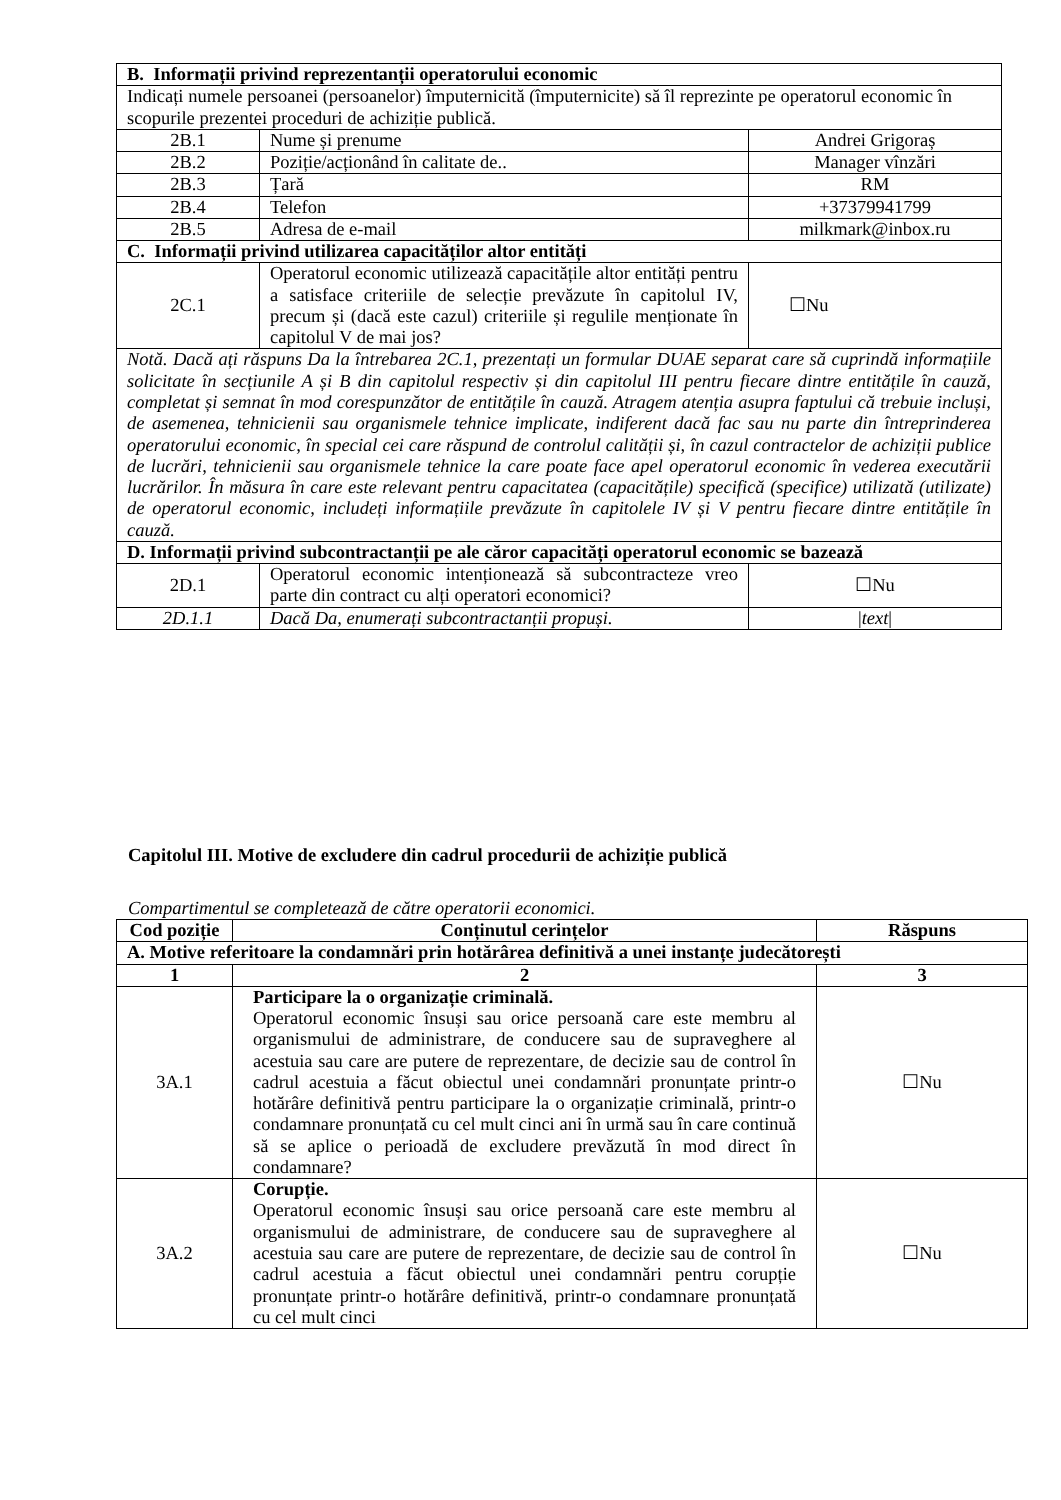| B. Informații privind reprezentanții operatorului economic | | |
| Indicați numele persoanei (persoanelor) împuternicită (împuternicite) să îl reprezinte pe operatorul economic în scopurile prezentei proceduri de achiziție publică. | | |
| 2B.1 | Nume și prenume | Andrei Grigoraș |
| 2B.2 | Poziție/acționând în calitate de.. | Manager vînzări |
| 2B.3 | Țară | RM |
| 2B.4 | Telefon | +37379941799 |
| 2B.5 | Adresa de e-mail | milkmark@inbox.ru |
| C. Informații privind utilizarea capacităților altor entități | | |
| 2C.1 | Operatorul economic utilizează capacitățile altor entități pentru a satisface criteriile de selecție prevăzute în capitolul IV, precum și (dacă este cazul) criteriile și regulile menționate în capitolul V de mai jos? | ☐Nu |
| Notă. Dacă ați răspuns Da la întrebarea 2C.1, prezentați un formular DUAE separat care să cuprindă informațiile solicitate în secțiunile A și B din capitolul respectiv și din capitolul III pentru fiecare dintre entitățile în cauză, completat și semnat în mod corespunzător de entitățile în cauză. Atragem atenția asupra faptului că trebuie incluși, de asemenea, tehnicienii sau organismele tehnice implicate, indiferent dacă fac sau nu parte din întreprinderea operatorului economic, în special cei care răspund de controlul calității și, în cazul contractelor de achiziții publice de lucrări, tehnicienii sau organismele tehnice la care poate face apel operatorul economic în vederea executării lucrărilor. În măsura în care este relevant pentru capacitatea (capacitățile) specifică (specifice) utilizată (utilizate) de operatorul economic, includeți informațiile prevăzute în capitolele IV și V pentru fiecare dintre entitățile în cauză. | | |
| D. Informații privind subcontractanții pe ale căror capacități operatorul economic se bazează | | |
| 2D.1 | Operatorul economic intenționează să subcontracteze vreo parte din contract cu alți operatori economici? | ☐Nu |
| 2D.1.1 | Dacă Da, enumerați subcontractanții propuși. | / text / |
Capitolul III. Motive de excludere din cadrul procedurii de achiziție publică
Compartimentul se completează de către operatorii economici.
| Cod poziție | Conținutul cerințelor | Răspuns |
| --- | --- | --- |
| A. Motive referitoare la condamnări prin hotărârea definitivă a unei instanțe judecătorești | | |
| 1 | 2 | 3 |
| 3A.1 | Participare la o organizație criminală. Operatorul economic însuși sau orice persoană care este membru al organismului de administrare, de conducere sau de supraveghere al acestuia sau care are putere de reprezentare, de decizie sau de control în cadrul acestuia a făcut obiectul unei condamnări pronunțate printr-o hotărâre definitivă pentru participare la o organizație criminală, printr-o condamnare pronunțată cu cel mult cinci ani în urmă sau în care continuă să se aplice o perioadă de excludere prevăzută în mod direct în condamnare? | ☐Nu |
| 3A.2 | Corupție. Operatorul economic însuși sau orice persoană care este membru al organismului de administrare, de conducere sau de supraveghere al acestuia sau care are putere de reprezentare, de decizie sau de control în cadrul acestuia a făcut obiectul unei condamnări pentru corupție pronunțate printr-o hotărâre definitivă, printr-o condamnare pronunțată cu cel mult cinci | ☐Nu |